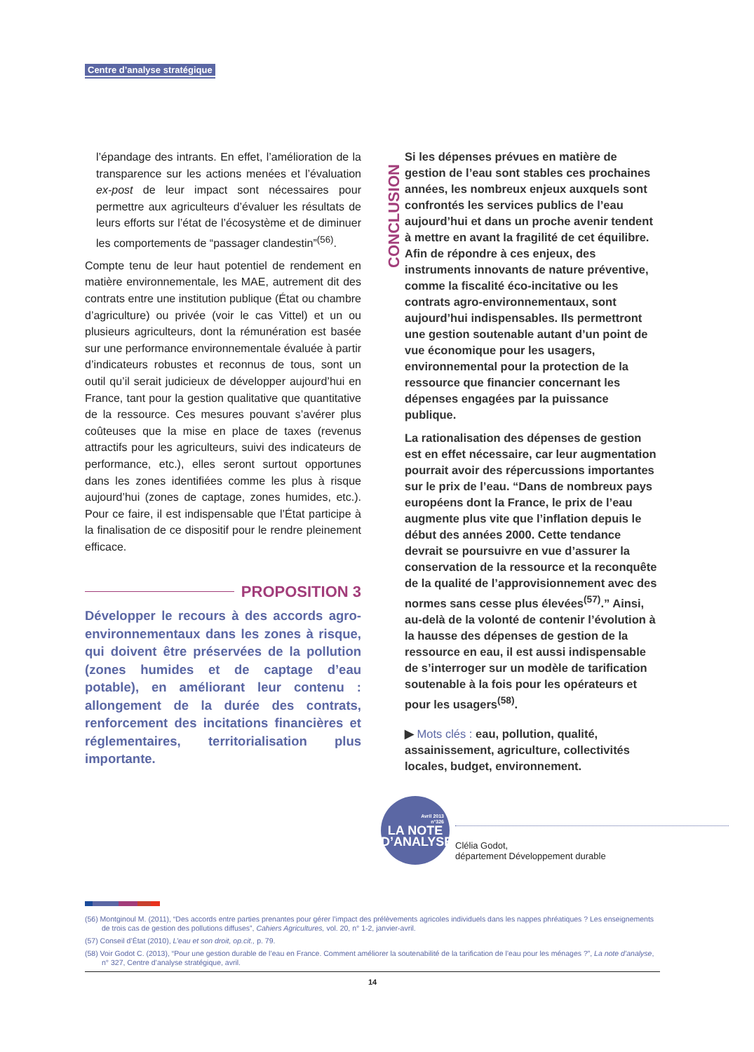Centre d’analyse stratégique
l’épandage des intrants. En effet, l’amélioration de la transparence sur les actions menées et l’évaluation ex-post de leur impact sont nécessaires pour permettre aux agriculteurs d’évaluer les résultats de leurs efforts sur l’état de l’écosystème et de diminuer les comportements de “passager clandestin”<sup>(56)</sup>.
Compte tenu de leur haut potentiel de rendement en matière environnementale, les MAE, autrement dit des contrats entre une institution publique (État ou chambre d’agriculture) ou privée (voir le cas Vittel) et un ou plusieurs agriculteurs, dont la rémunération est basée sur une performance environnementale évaluée à partir d’indicateurs robustes et reconnus de tous, sont un outil qu’il serait judicieux de développer aujourd’hui en France, tant pour la gestion qualitative que quantitative de la ressource. Ces mesures pouvant s’avérer plus coûteuses que la mise en place de taxes (revenus attractifs pour les agriculteurs, suivi des indicateurs de performance, etc.), elles seront surtout opportunes dans les zones identifiées comme les plus à risque aujourd’hui (zones de captage, zones humides, etc.). Pour ce faire, il est indispensable que l’État participe à la finalisation de ce dispositif pour le rendre pleinement efficace.
PROPOSITION 3
Développer le recours à des accords agro-environnementaux dans les zones à risque, qui doivent être préservées de la pollution (zones humides et de captage d’eau potable), en améliorant leur contenu : allongement de la durée des contrats, renforcement des incitations financières et réglementaires, territorialisation plus importante.
CONCLUSION
Si les dépenses prévues en matière de gestion de l’eau sont stables ces prochaines années, les nombreux enjeux auxquels sont confrontés les services publics de l’eau aujourd’hui et dans un proche avenir tendent à mettre en avant la fragilité de cet équilibre. Afin de répondre à ces enjeux, des instruments innovants de nature préventive, comme la fiscalité éco-incitative ou les contrats agro-environnementaux, sont aujourd’hui indispensables. Ils permettront une gestion soutenable autant d’un point de vue économique pour les usagers, environnemental pour la protection de la ressource que financier concernant les dépenses engagées par la puissance publique.
La rationalisation des dépenses de gestion est en effet nécessaire, car leur augmentation pourrait avoir des répercussions importantes sur le prix de l’eau. “Dans de nombreux pays européens dont la France, le prix de l’eau augmente plus vite que l’inflation depuis le début des années 2000. Cette tendance devrait se poursuivre en vue d’assurer la conservation de la ressource et la reconquête de la qualité de l’approvisionnement avec des normes sans cesse plus élevées<sup>(57)</sup>.” Ainsi, au-delà de la volonté de contenir l’évolution à la hausse des dépenses de gestion de la ressource en eau, il est aussi indispensable de s’interroger sur un modèle de tarification soutenable à la fois pour les opérateurs et pour les usagers<sup>(58)</sup>.
▶ Mots clés : eau, pollution, qualité, assainissement, agriculture, collectivités locales, budget, environnement.
Avril 2013
n°326
LA NOTE
D’ANALYSE
Clélia Godot,
département Développement durable
(56) Montginoul M. (2011), “Des accords entre parties prenantes pour gérer l’impact des prélèvements agricoles individuels dans les nappes phréatiques ? Les enseignements de trois cas de gestion des pollutions diffuses”, Cahiers Agricultures, vol. 20, n° 1-2, janvier-avril.
(57) Conseil d’État (2010), L’eau et son droit, op.cit., p. 79.
(58) Voir Godot C. (2013), “Pour une gestion durable de l’eau en France. Comment améliorer la soutenabilité de la tarification de l’eau pour les ménages ?”, La note d’analyse, n° 327, Centre d’analyse stratégique, avril.
14